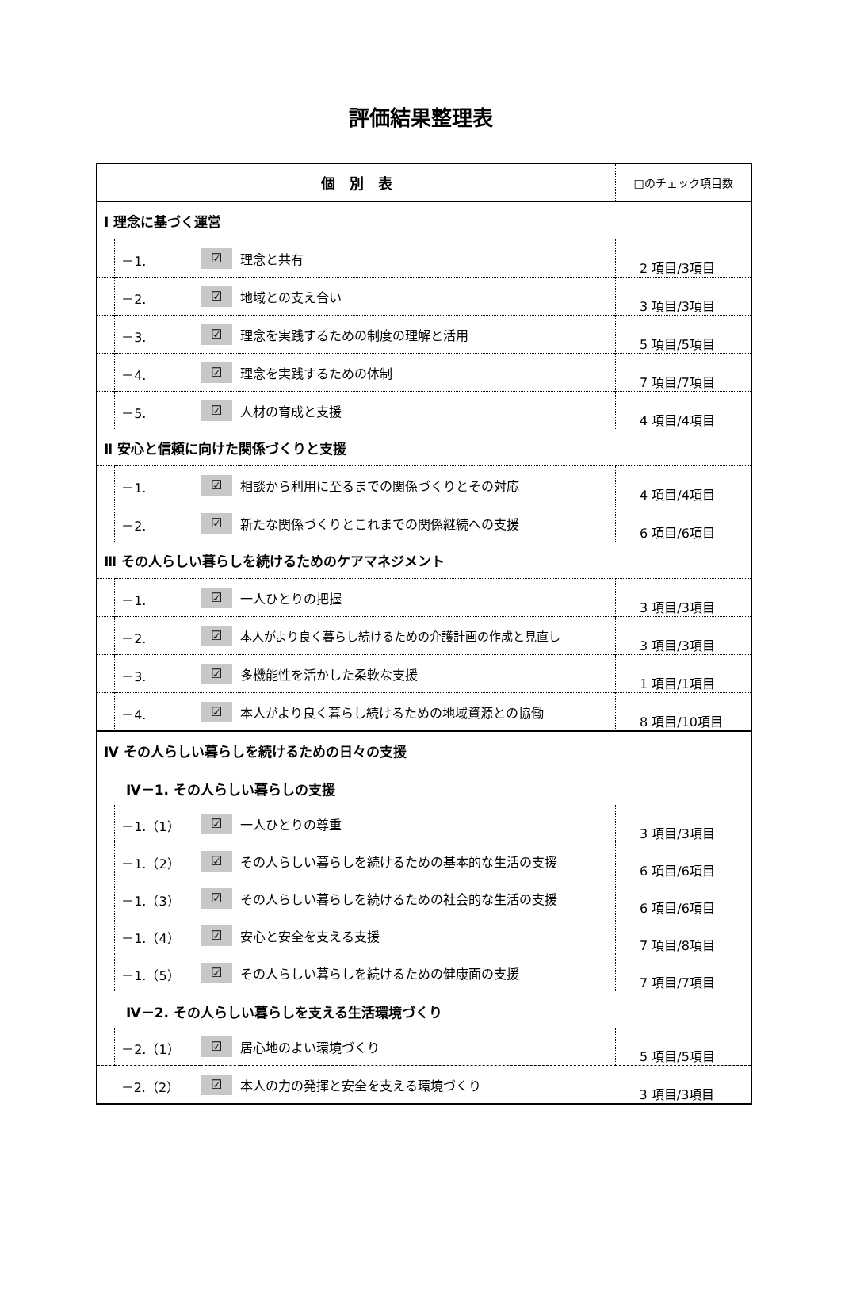評価結果整理表
| 個 別 表 | | | | □のチェック項目数 |
| --- | --- | --- | --- | --- |
| Ⅰ 理念に基づく運営 | | | | |
| | －1. | ☑ | 理念と共有 | 2 項目/3項目 |
| | －2. | ☑ | 地域との支え合い | 3 項目/3項目 |
| | －3. | ☑ | 理念を実践するための制度の理解と活用 | 5 項目/5項目 |
| | －4. | ☑ | 理念を実践するための体制 | 7 項目/7項目 |
| | －5. | ☑ | 人材の育成と支援 | 4 項目/4項目 |
| Ⅱ 安心と信頼に向けた関係づくりと支援 | | | | |
| | －1. | ☑ | 相談から利用に至るまでの関係づくりとその対応 | 4 項目/4項目 |
| | －2. | ☑ | 新たな関係づくりとこれまでの関係継続への支援 | 6 項目/6項目 |
| Ⅲ その人らしい暮らしを続けるためのケアマネジメント | | | | |
| | －1. | ☑ | 一人ひとりの把握 | 3 項目/3項目 |
| | －2. | ☑ | 本人がより良く暮らし続けるための介護計画の作成と見直し | 3 項目/3項目 |
| | －3. | ☑ | 多機能性を活かした柔軟な支援 | 1 項目/1項目 |
| | －4. | ☑ | 本人がより良く暮らし続けるための地域資源との協働 | 8 項目/10項目 |
| Ⅳ その人らしい暮らしを続けるための日々の支援 | | | | |
| Ⅳ－1. その人らしい暮らしの支援 | | | | |
| | －1.（1） | ☑ | 一人ひとりの尊重 | 3 項目/3項目 |
| | －1.（2） | ☑ | その人らしい暮らしを続けるための基本的な生活の支援 | 6 項目/6項目 |
| | －1.（3） | ☑ | その人らしい暮らしを続けるための社会的な生活の支援 | 6 項目/6項目 |
| | －1.（4） | ☑ | 安心と安全を支える支援 | 7 項目/8項目 |
| | －1.（5） | ☑ | その人らしい暮らしを続けるための健康面の支援 | 7 項目/7項目 |
| Ⅳ－2. その人らしい暮らしを支える生活環境づくり | | | | |
| | －2.（1） | ☑ | 居心地のよい環境づくり | 5 項目/5項目 |
| | －2.（2） | ☑ | 本人の力の発揮と安全を支える環境づくり | 3 項目/3項目 |